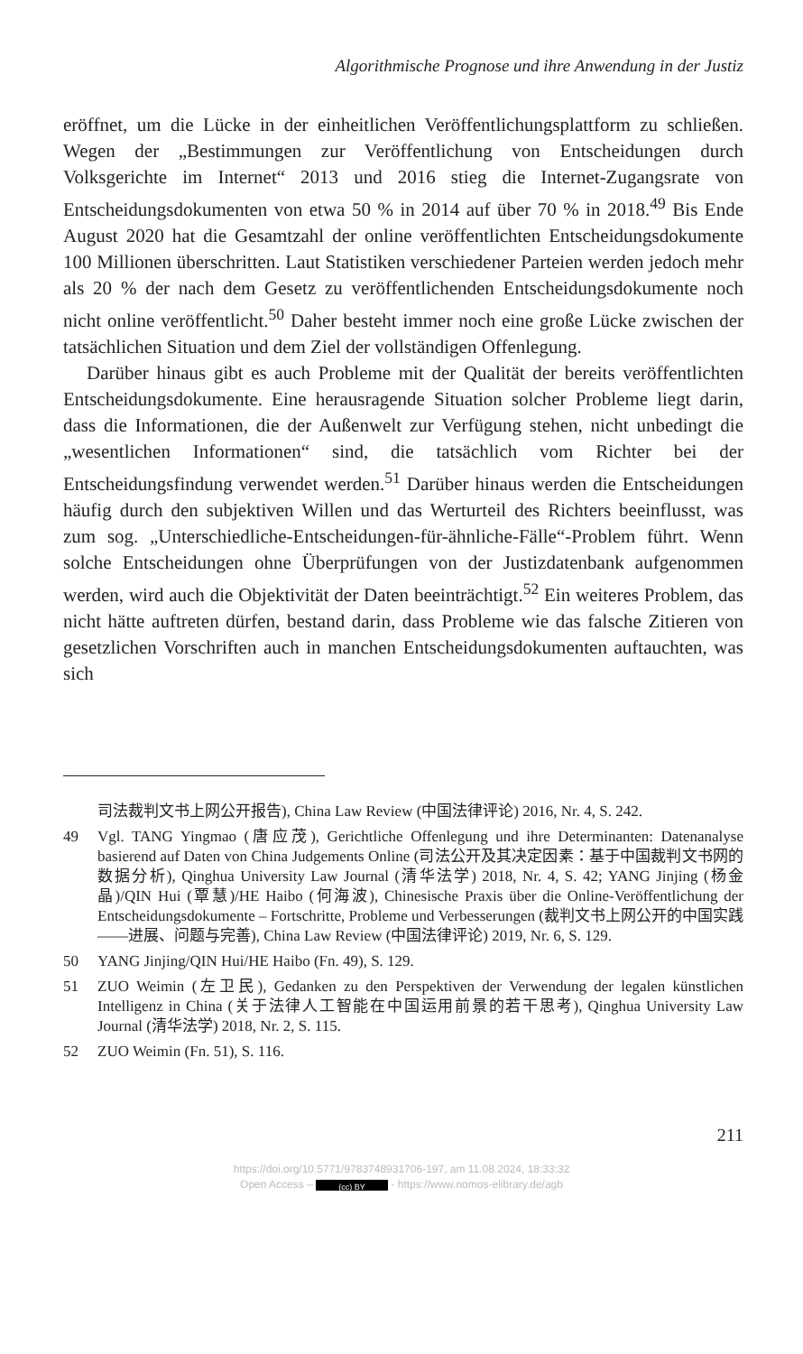Algorithmische Prognose und ihre Anwendung in der Justiz
eröffnet, um die Lücke in der einheitlichen Veröffentlichungsplattform zu schließen. Wegen der „Bestimmungen zur Veröffentlichung von Entscheidungen durch Volksgerichte im Internet“ 2013 und 2016 stieg die Internet-Zugangsrate von Entscheidungsdokumenten von etwa 50 % in 2014 auf über 70 % in 2018.<sup>49</sup> Bis Ende August 2020 hat die Gesamtzahl der online veröffentlichten Entscheidungsdokumente 100 Millionen überschritten. Laut Statistiken verschiedener Parteien werden jedoch mehr als 20 % der nach dem Gesetz zu veröffentlichenden Entscheidungsdokumente noch nicht online veröffentlicht.<sup>50</sup> Daher besteht immer noch eine große Lücke zwischen der tatsächlichen Situation und dem Ziel der vollständigen Offenlegung.
Darüber hinaus gibt es auch Probleme mit der Qualität der bereits veröffentlichten Entscheidungsdokumente. Eine herausragende Situation solcher Probleme liegt darin, dass die Informationen, die der Außenwelt zur Verfügung stehen, nicht unbedingt die „wesentlichen Informationen“ sind, die tatsächlich vom Richter bei der Entscheidungsfindung verwendet werden.<sup>51</sup> Darüber hinaus werden die Entscheidungen häufig durch den subjektiven Willen und das Werturteil des Richters beeinflusst, was zum sog. „Unterschiedliche-Entscheidungen-für-ähnliche-Fälle“-Problem führt. Wenn solche Entscheidungen ohne Überprüfungen von der Justizdatenbank aufgenommen werden, wird auch die Objektivität der Daten beeinträchtigt.<sup>52</sup> Ein weiteres Problem, das nicht hätte auftreten dürfen, bestand darin, dass Probleme wie das falsche Zitieren von gesetzlichen Vorschriften auch in manchen Entscheidungsdokumenten auftauchten, was sich
司法裁判文书上网公开报告), China Law Review (中国法律评论) 2016, Nr. 4, S. 242.
49 Vgl. TANG Yingmao (唐应茂), Gerichtliche Offenlegung und ihre Determinanten: Datenanalyse basierend auf Daten von China Judgements Online (司法公开及其决定因素：基于中国裁判文书网的数据分析), Qinghua University Law Journal (清华法学) 2018, Nr. 4, S. 42; YANG Jinjing (杨金晶)/QIN Hui (覃慧)/HE Haibo (何海波), Chinesische Praxis über die Online-Veröffentlichung der Entscheidungsdokumente – Fortschritte, Probleme und Verbesserungen (裁判文书上网公开的中国实践——进展、问题与完善), China Law Review (中国法律评论) 2019, Nr. 6, S. 129.
50 YANG Jinjing/QIN Hui/HE Haibo (Fn. 49), S. 129.
51 ZUO Weimin (左卫民), Gedanken zu den Perspektiven der Verwendung der legalen künstlichen Intelligenz in China (关于法律人工智能在中国运用前景的若干思考), Qinghua University Law Journal (清华法学) 2018, Nr. 2, S. 115.
52 ZUO Weimin (Fn. 51), S. 116.
211
https://doi.org/10.5771/9783748931706-197, am 11.08.2024, 18:33:32
Open Access – (cc) BY - https://www.nomos-elibrary.de/agb